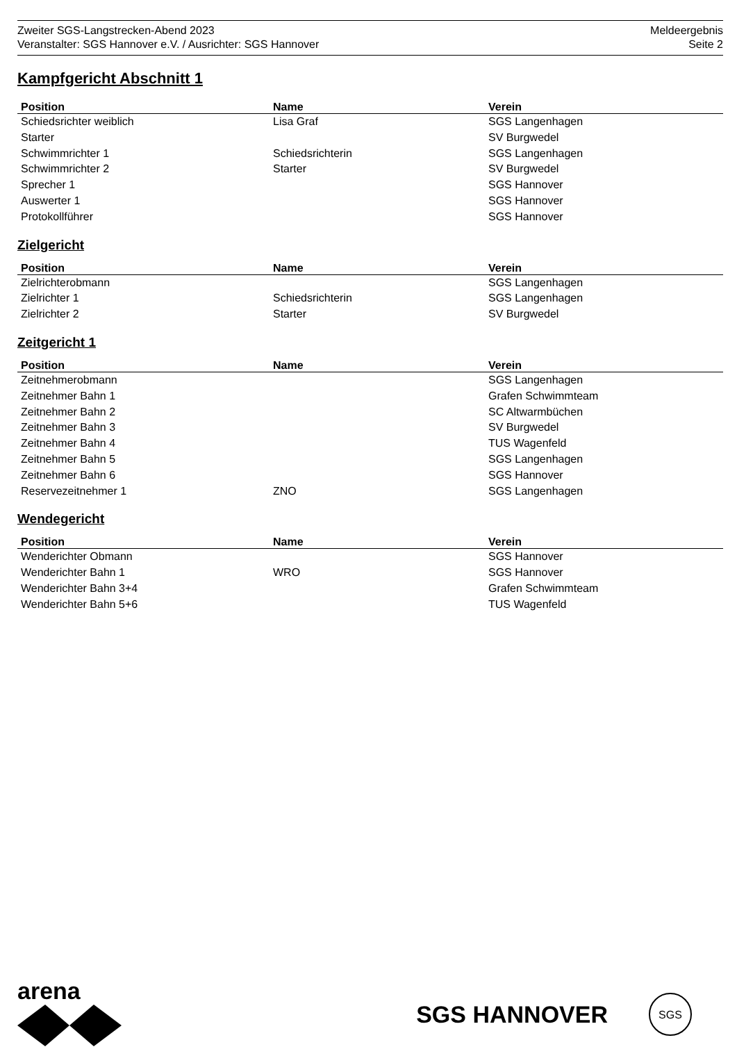Zweiter SGS-Langstrecken-Abend 2023
Veranstalter: SGS Hannover e.V. / Ausrichter: SGS Hannover
Meldeergebnis
Seite 2
Kampfgericht Abschnitt 1
| Position | Name | Verein |
| --- | --- | --- |
| Schiedsrichter weiblich | Lisa Graf | SGS Langenhagen |
| Starter | | SV Burgwedel |
| Schwimmrichter 1 | Schiedsrichterin | SGS Langenhagen |
| Schwimmrichter 2 | Starter | SV Burgwedel |
| Sprecher 1 | | SGS Hannover |
| Auswerter 1 | | SGS Hannover |
| Protokollführer | | SGS Hannover |
Zielgericht
| Position | Name | Verein |
| --- | --- | --- |
| Zielrichterobmann | | SGS Langenhagen |
| Zielrichter 1 | Schiedsrichterin | SGS Langenhagen |
| Zielrichter 2 | Starter | SV Burgwedel |
Zeitgericht 1
| Position | Name | Verein |
| --- | --- | --- |
| Zeitnehmerobmann | | SGS Langenhagen |
| Zeitnehmer Bahn 1 | | Grafen Schwimmteam |
| Zeitnehmer Bahn 2 | | SC Altwarmbüchen |
| Zeitnehmer Bahn 3 | | SV Burgwedel |
| Zeitnehmer Bahn 4 | | TUS Wagenfeld |
| Zeitnehmer Bahn 5 | | SGS Langenhagen |
| Zeitnehmer Bahn 6 | | SGS Hannover |
| Reservezeitnehmer 1 | ZNO | SGS Langenhagen |
Wendegericht
| Position | Name | Verein |
| --- | --- | --- |
| Wenderichter Obmann | | SGS Hannover |
| Wenderichter Bahn 1 | WRO | SGS Hannover |
| Wenderichter Bahn 3+4 | | Grafen Schwimmteam |
| Wenderichter Bahn 5+6 | | TUS Wagenfeld |
arena
SGS HANNOVER
SGS